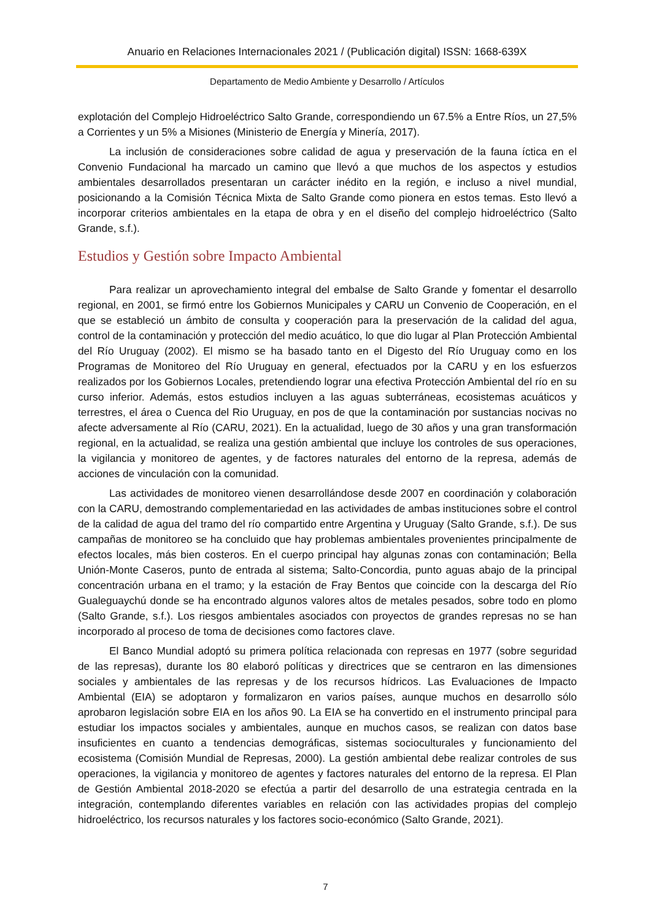Anuario en Relaciones Internacionales 2021 / (Publicación digital) ISSN: 1668-639X
Departamento de Medio Ambiente y Desarrollo / Artículos
explotación del Complejo Hidroeléctrico Salto Grande, correspondiendo un 67.5% a Entre Ríos, un 27,5% a Corrientes y un 5% a Misiones (Ministerio de Energía y Minería, 2017).
La inclusión de consideraciones sobre calidad de agua y preservación de la fauna íctica en el Convenio Fundacional ha marcado un camino que llevó a que muchos de los aspectos y estudios ambientales desarrollados presentaran un carácter inédito en la región, e incluso a nivel mundial, posicionando a la Comisión Técnica Mixta de Salto Grande como pionera en estos temas. Esto llevó a incorporar criterios ambientales en la etapa de obra y en el diseño del complejo hidroeléctrico (Salto Grande, s.f.).
Estudios y Gestión sobre Impacto Ambiental
Para realizar un aprovechamiento integral del embalse de Salto Grande y fomentar el desarrollo regional, en 2001, se firmó entre los Gobiernos Municipales y CARU un Convenio de Cooperación, en el que se estableció un ámbito de consulta y cooperación para la preservación de la calidad del agua, control de la contaminación y protección del medio acuático, lo que dio lugar al Plan Protección Ambiental del Río Uruguay (2002). El mismo se ha basado tanto en el Digesto del Río Uruguay como en los Programas de Monitoreo del Río Uruguay en general, efectuados por la CARU y en los esfuerzos realizados por los Gobiernos Locales, pretendiendo lograr una efectiva Protección Ambiental del río en su curso inferior. Además, estos estudios incluyen a las aguas subterráneas, ecosistemas acuáticos y terrestres, el área o Cuenca del Rio Uruguay, en pos de que la contaminación por sustancias nocivas no afecte adversamente al Río (CARU, 2021). En la actualidad, luego de 30 años y una gran transformación regional, en la actualidad, se realiza una gestión ambiental que incluye los controles de sus operaciones, la vigilancia y monitoreo de agentes, y de factores naturales del entorno de la represa, además de acciones de vinculación con la comunidad.
Las actividades de monitoreo vienen desarrollándose desde 2007 en coordinación y colaboración con la CARU, demostrando complementariedad en las actividades de ambas instituciones sobre el control de la calidad de agua del tramo del río compartido entre Argentina y Uruguay (Salto Grande, s.f.). De sus campañas de monitoreo se ha concluido que hay problemas ambientales provenientes principalmente de efectos locales, más bien costeros. En el cuerpo principal hay algunas zonas con contaminación; Bella Unión-Monte Caseros, punto de entrada al sistema; Salto-Concordia, punto aguas abajo de la principal concentración urbana en el tramo; y la estación de Fray Bentos que coincide con la descarga del Río Gualeguaychú donde se ha encontrado algunos valores altos de metales pesados, sobre todo en plomo (Salto Grande, s.f.). Los riesgos ambientales asociados con proyectos de grandes represas no se han incorporado al proceso de toma de decisiones como factores clave.
El Banco Mundial adoptó su primera política relacionada con represas en 1977 (sobre seguridad de las represas), durante los 80 elaboró políticas y directrices que se centraron en las dimensiones sociales y ambientales de las represas y de los recursos hídricos. Las Evaluaciones de Impacto Ambiental (EIA) se adoptaron y formalizaron en varios países, aunque muchos en desarrollo sólo aprobaron legislación sobre EIA en los años 90. La EIA se ha convertido en el instrumento principal para estudiar los impactos sociales y ambientales, aunque en muchos casos, se realizan con datos base insuficientes en cuanto a tendencias demográficas, sistemas socioculturales y funcionamiento del ecosistema (Comisión Mundial de Represas, 2000). La gestión ambiental debe realizar controles de sus operaciones, la vigilancia y monitoreo de agentes y factores naturales del entorno de la represa. El Plan de Gestión Ambiental 2018-2020 se efectúa a partir del desarrollo de una estrategia centrada en la integración, contemplando diferentes variables en relación con las actividades propias del complejo hidroeléctrico, los recursos naturales y los factores socio-económico (Salto Grande, 2021).
7